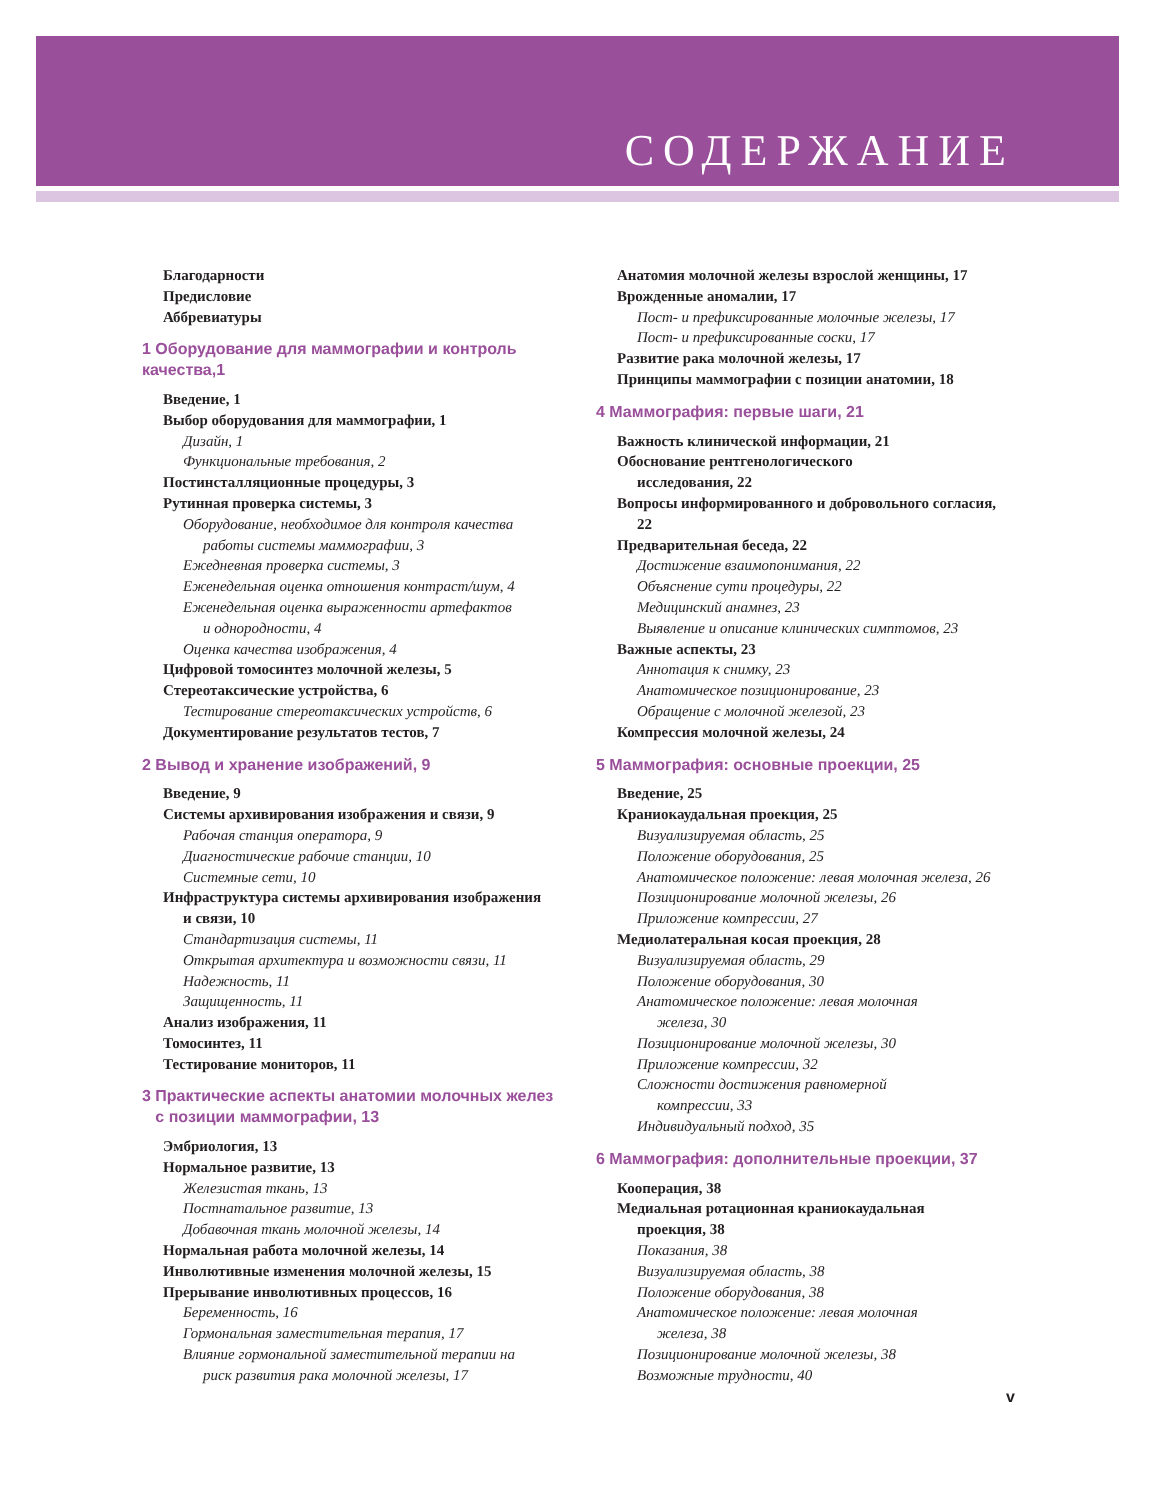СОДЕРЖАНИЕ
Благодарности
Предисловие
Аббревиатуры
1 Оборудование для маммографии и контроль качества,1
Введение, 1
Выбор оборудования для маммографии, 1
Дизайн, 1
Функциональные требования, 2
Постинсталляционные процедуры, 3
Рутинная проверка системы, 3
Оборудование, необходимое для контроля качества
работы системы маммографии, 3
Ежедневная проверка системы, 3
Еженедельная оценка отношения контраст/шум, 4
Еженедельная оценка выраженности артефактов
и однородности, 4
Оценка качества изображения, 4
Цифровой томосинтез молочной железы, 5
Стереотаксические устройства, 6
Тестирование стереотаксических устройств, 6
Документирование результатов тестов, 7
2 Вывод и хранение изображений, 9
Введение, 9
Системы архивирования изображения и связи, 9
Рабочая станция оператора, 9
Диагностические рабочие станции, 10
Системные сети, 10
Инфраструктура системы архивирования изображения
и связи, 10
Стандартизация системы, 11
Открытая архитектура и возможности связи, 11
Надежность, 11
Защищенность, 11
Анализ изображения, 11
Томосинтез, 11
Тестирование мониторов, 11
3 Практические аспекты анатомии молочных желез
с позиции маммографии, 13
Эмбриология, 13
Нормальное развитие, 13
Железистая ткань, 13
Постнатальное развитие, 13
Добавочная ткань молочной железы, 14
Нормальная работа молочной железы, 14
Инволютивные изменения молочной железы, 15
Прерывание инволютивных процессов, 16
Беременность, 16
Гормональная заместительная терапия, 17
Влияние гормональной заместительной терапии на
риск развития рака молочной железы, 17
Анатомия молочной железы взрослой женщины, 17
Врожденные аномалии, 17
Пост- и префиксированные молочные железы, 17
Пост- и префиксированные соски, 17
Развитие рака молочной железы, 17
Принципы маммографии с позиции анатомии, 18
4 Маммография: первые шаги, 21
Важность клинической информации, 21
Обоснование рентгенологического
исследования, 22
Вопросы информированного и добровольного согласия,
22
Предварительная беседа, 22
Достижение взаимопонимания, 22
Объяснение сути процедуры, 22
Медицинский анамнез, 23
Выявление и описание клинических симптомов, 23
Важные аспекты, 23
Аннотация к снимку, 23
Анатомическое позиционирование, 23
Обращение с молочной железой, 23
Компрессия молочной железы, 24
5 Маммография: основные проекции, 25
Введение, 25
Краниокаудальная проекция, 25
Визуализируемая область, 25
Положение оборудования, 25
Анатомическое положение: левая молочная железа, 26
Позиционирование молочной железы, 26
Приложение компрессии, 27
Медиолатеральная косая проекция, 28
Визуализируемая область, 29
Положение оборудования, 30
Анатомическое положение: левая молочная
железа, 30
Позиционирование молочной железы, 30
Приложение компрессии, 32
Сложности достижения равномерной
компрессии, 33
Индивидуальный подход, 35
6 Маммография: дополнительные проекции, 37
Кооперация, 38
Медиальная ротационная краниокаудальная
проекция, 38
Показания, 38
Визуализируемая область, 38
Положение оборудования, 38
Анатомическое положение: левая молочная
железа, 38
Позиционирование молочной железы, 38
Возможные трудности, 40
v